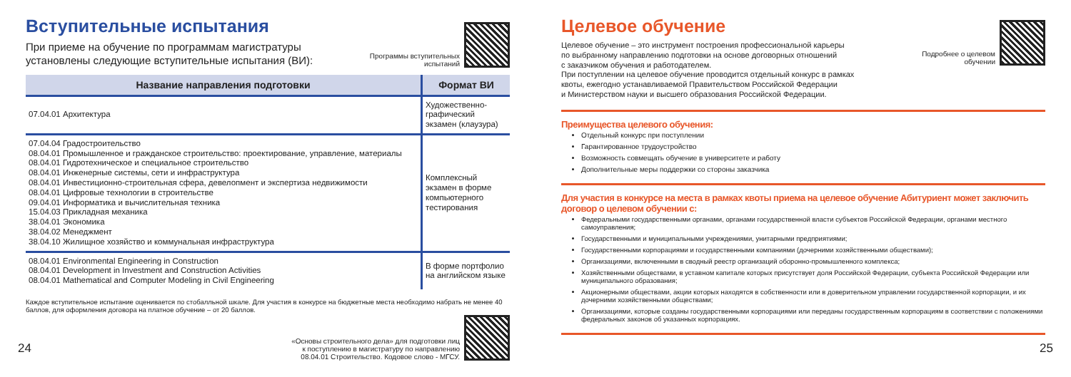Вступительные испытания
При приеме на обучение по программам магистратуры
установлены следующие вступительные испытания (ВИ):
Программы вступительных
испытаний
| Название направления подготовки | Формат ВИ |
| --- | --- |
| 07.04.01 Архитектура | Художественно-графический экзамен (клаузура) |
| 07.04.04 Градостроительство 08.04.01 Промышленное и гражданское строительство: проектирование, управление, материалы 08.04.01 Гидротехническое и специальное строительство 08.04.01 Инженерные системы, сети и инфраструктура 08.04.01 Инвестиционно-строительная сфера, девелопмент и экспертиза недвижимости 08.04.01 Цифровые технологии в строительстве 09.04.01 Информатика и вычислительная техника 15.04.03 Прикладная механика 38.04.01 Экономика 38.04.02 Менеджмент 38.04.10 Жилищное хозяйство и коммунальная инфраструктура | Комплексный экзамен в форме компьютерного тестирования |
| 08.04.01 Environmental Engineering in Construction 08.04.01 Development in Investment and Construction Activities 08.04.01 Mathematical and Computer Modeling in Civil Engineering | В форме портфолио на английском языке |
Каждое вступительное испытание оценивается по стобалльной шкале. Для участия в конкурсе на бюджетные места необходимо набрать не менее 40 баллов, для оформления договора на платное обучение – от 20 баллов.
«Основы строительного дела» для подготовки лиц
к поступлению в магистратуру по направлению
08.04.01 Строительство. Кодовое слово - МГСУ.
24
Целевое обучение
Целевое обучение – это инструмент построения профессиональной карьеры
по выбранному направлению подготовки на основе договорных отношений
с заказчиком обучения и работодателем.
При поступлении на целевое обучение проводится отдельный конкурс в рамках
квоты, ежегодно устанавливаемой Правительством Российской Федерации
и Министерством науки и высшего образования Российской Федерации.
Подробнее о целевом
обучении
Преимущества целевого обучения:
Отдельный конкурс при поступлении
Гарантированное трудоустройство
Возможность совмещать обучение в университете и работу
Дополнительные меры поддержки со стороны заказчика
Для участия в конкурсе на места в рамках квоты приема на целевое обучение Абитуриент может заключить договор о целевом обучении с:
Федеральными государственными органами, органами государственной власти субъектов Российской Федерации, органами местного самоуправления;
Государственными и муниципальными учреждениями, унитарными предприятиями;
Государственными корпорациями и государственными компаниями (дочерними хозяйственными обществами);
Организациями, включенными в сводный реестр организаций оборонно-промышленного комплекса;
Хозяйственными обществами, в уставном капитале которых присутствует доля Российской Федерации, субъекта Российской Федерации или муниципального образования;
Акционерными обществами, акции которых находятся в собственности или в доверительном управлении государственной корпорации, и их дочерними хозяйственными обществами;
Организациями, которые созданы государственными корпорациями или переданы государственным корпорациям в соответствии с положениями федеральных законов об указанных корпорациях.
25